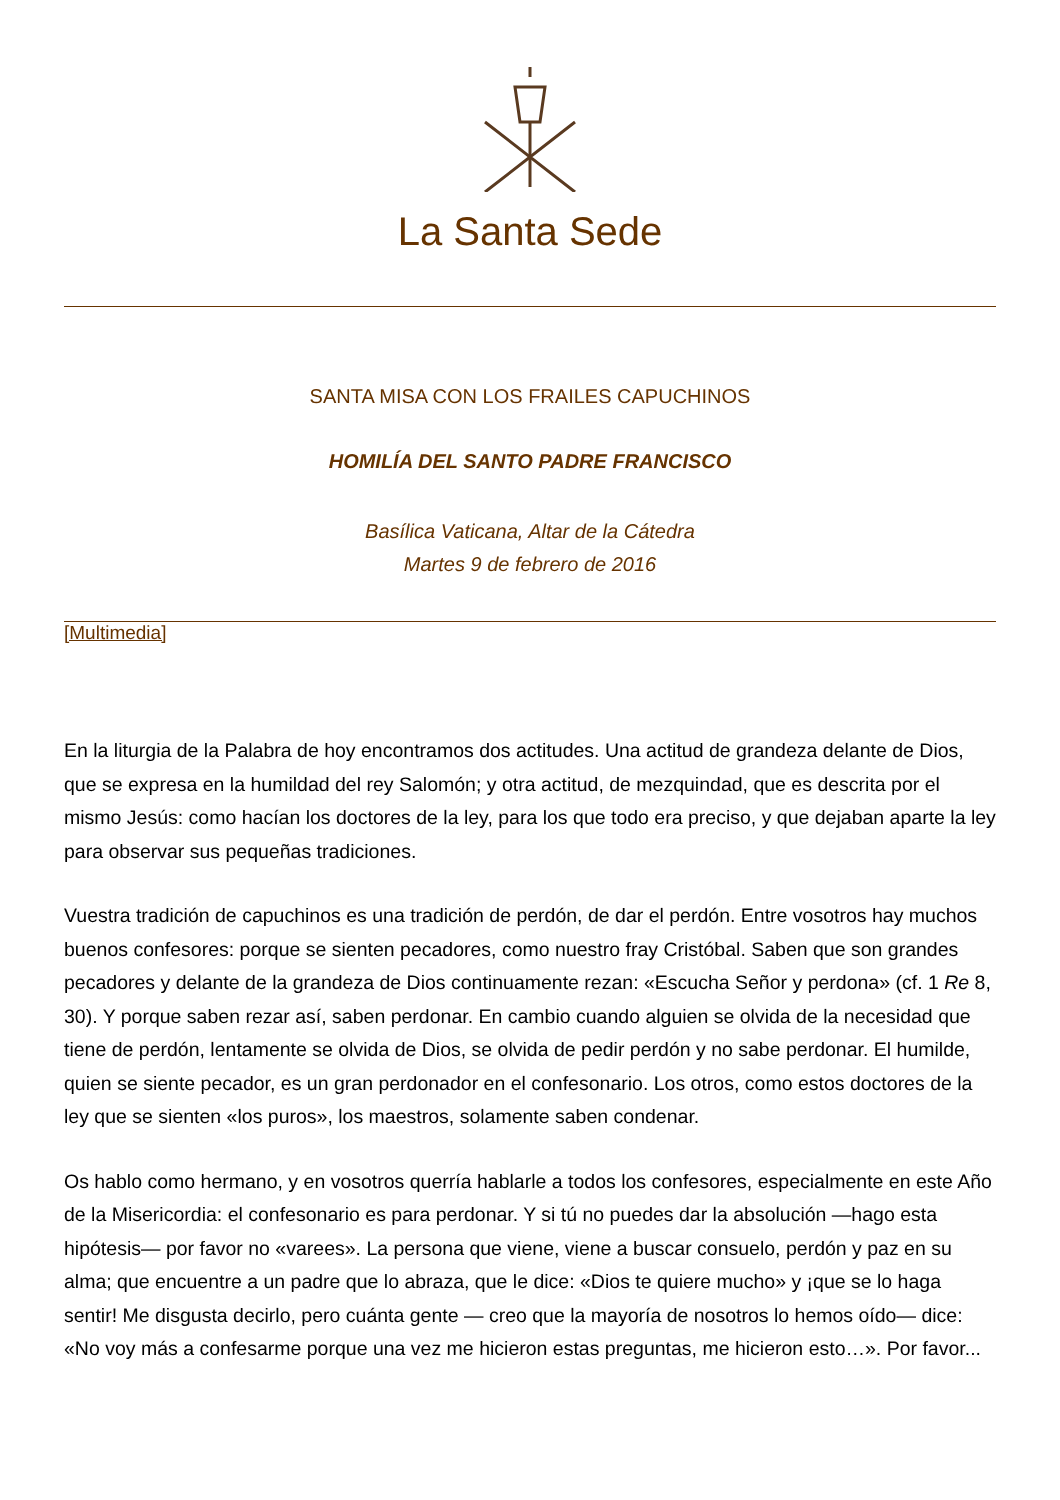La Santa Sede
SANTA MISA CON LOS FRAILES CAPUCHINOS
HOMILÍA DEL SANTO PADRE FRANCISCO
Basílica Vaticana, Altar de la Cátedra
Martes 9 de febrero de 2016
[Multimedia]
En la liturgia de la Palabra de hoy encontramos dos actitudes. Una actitud de grandeza delante de Dios, que se expresa en la humildad del rey Salomón; y otra actitud, de mezquindad, que es descrita por el mismo Jesús: como hacían los doctores de la ley, para los que todo era preciso, y que dejaban aparte la ley para observar sus pequeñas tradiciones.
Vuestra tradición de capuchinos es una tradición de perdón, de dar el perdón. Entre vosotros hay muchos buenos confesores: porque se sienten pecadores, como nuestro fray Cristóbal. Saben que son grandes pecadores y delante de la grandeza de Dios continuamente rezan: «Escucha Señor y perdona» (cf. 1 Re 8, 30). Y porque saben rezar así, saben perdonar. En cambio cuando alguien se olvida de la necesidad que tiene de perdón, lentamente se olvida de Dios, se olvida de pedir perdón y no sabe perdonar. El humilde, quien se siente pecador, es un gran perdonador en el confesonario. Los otros, como estos doctores de la ley que se sienten «los puros», los maestros, solamente saben condenar.
Os hablo como hermano, y en vosotros querría hablarle a todos los confesores, especialmente en este Año de la Misericordia: el confesonario es para perdonar. Y si tú no puedes dar la absolución —hago esta hipótesis— por favor no «varees». La persona que viene, viene a buscar consuelo, perdón y paz en su alma; que encuentre a un padre que lo abraza, que le dice: «Dios te quiere mucho» y ¡que se lo haga sentir! Me disgusta decirlo, pero cuánta gente — creo que la mayoría de nosotros lo hemos oído— dice: «No voy más a confesarme porque una vez me hicieron estas preguntas, me hicieron esto…». Por favor...